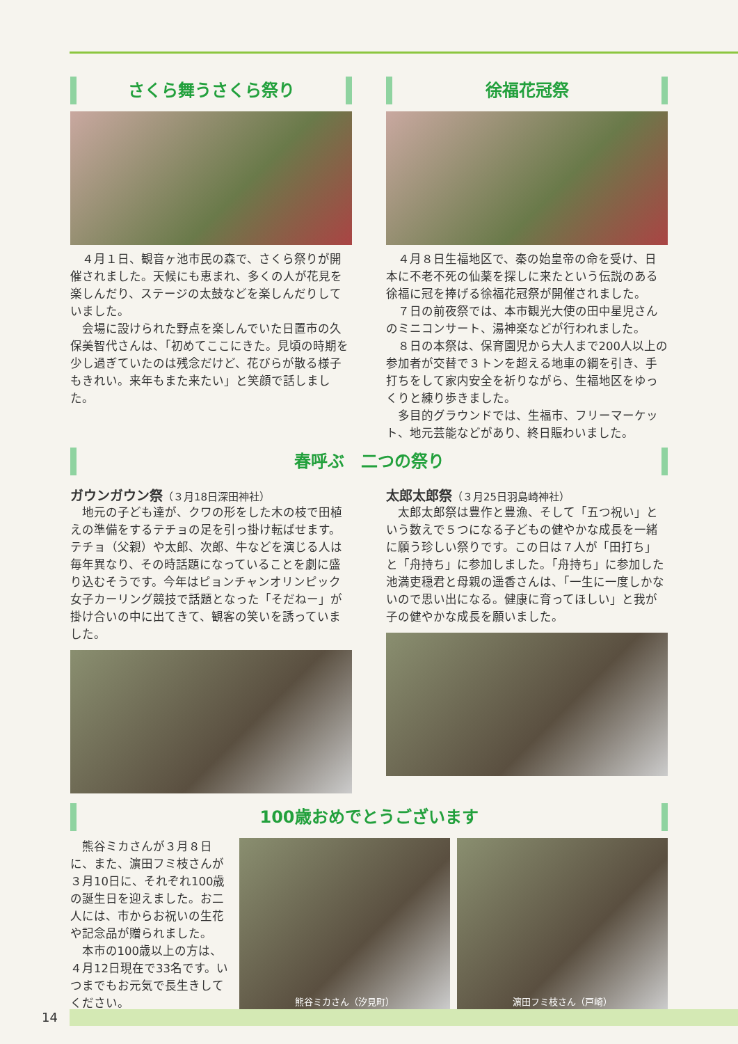さくら舞うさくら祭り
４月１日、観音ヶ池市民の森で、さくら祭りが開催されました。天候にも恵まれ、多くの人が花見を楽しんだり、ステージの太鼓などを楽しんだりしていました。
会場に設けられた野点を楽しんでいた日置市の久保美智代さんは、「初めてここにきた。見頃の時期を少し過ぎていたのは残念だけど、花びらが散る様子もきれい。来年もまた来たい」と笑顔で話しました。
徐福花冠祭
４月８日生福地区で、秦の始皇帝の命を受け、日本に不老不死の仙薬を探しに来たという伝説のある徐福に冠を捧げる徐福花冠祭が開催されました。
７日の前夜祭では、本市観光大使の田中星児さんのミニコンサート、湯神楽などが行われました。
８日の本祭は、保育園児から大人まで200人以上の参加者が交替で３トンを超える地車の綱を引き、手打ちをして家内安全を祈りながら、生福地区をゆっくりと練り歩きました。
多目的グラウンドでは、生福市、フリーマーケット、地元芸能などがあり、終日賑わいました。
春呼ぶ　二つの祭り
ガウンガウン祭（３月18日深田神社）
地元の子ども達が、クワの形をした木の枝で田植えの準備をするテチョの足を引っ掛け転ばせます。テチョ（父親）や太郎、次郎、牛などを演じる人は毎年異なり、その時話題になっていることを劇に盛り込むそうです。今年はピョンチャンオリンピック女子カーリング競技で話題となった「そだねー」が掛け合いの中に出てきて、観客の笑いを誘っていました。
太郎太郎祭（３月25日羽島崎神社）
太郎太郎祭は豊作と豊漁、そして「五つ祝い」という数えで５つになる子どもの健やかな成長を一緒に願う珍しい祭りです。この日は７人が「田打ち」と「舟持ち」に参加しました。「舟持ち」に参加した池満吏穏君と母親の遥香さんは、「一生に一度しかないので思い出になる。健康に育ってほしい」と我が子の健やかな成長を願いました。
100歳おめでとうございます
熊谷ミカさんが３月８日に、また、濵田フミ枝さんが３月10日に、それぞれ100歳の誕生日を迎えました。お二人には、市からお祝いの生花や記念品が贈られました。
本市の100歳以上の方は、４月12日現在で33名です。いつまでもお元気で長生きしてください。
熊谷ミカさん（汐見町） 濵田フミ枝さん（戸崎）
14